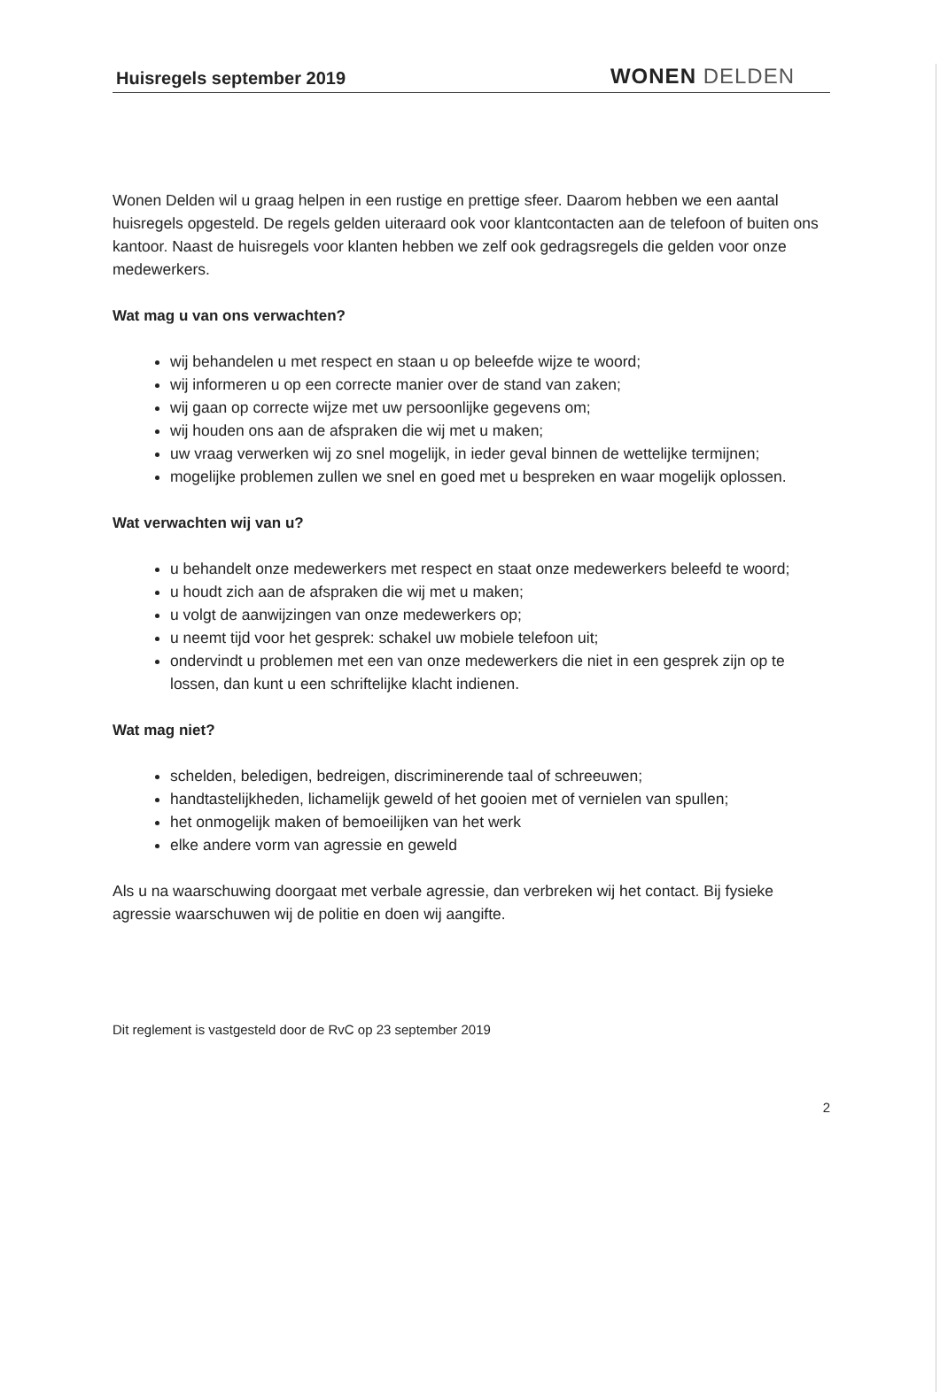Huisregels september 2019
WONEN DELDEN
Wonen Delden wil u graag helpen in een rustige en prettige sfeer. Daarom hebben we een aantal huisregels opgesteld. De regels gelden uiteraard ook voor klantcontacten aan de telefoon of buiten ons kantoor. Naast de huisregels voor klanten hebben we zelf ook gedragsregels die gelden voor onze medewerkers.
Wat mag u van ons verwachten?
wij behandelen u met respect en staan u op beleefde wijze te woord;
wij informeren u op een correcte manier over de stand van zaken;
wij gaan op correcte wijze met uw persoonlijke gegevens om;
wij houden ons aan de afspraken die wij met u maken;
uw vraag verwerken wij zo snel mogelijk, in ieder geval binnen de wettelijke termijnen;
mogelijke problemen zullen we snel en goed met u bespreken en waar mogelijk oplossen.
Wat verwachten wij van u?
u behandelt onze medewerkers met respect en staat onze medewerkers beleefd te woord;
u houdt zich aan de afspraken die wij met u maken;
u volgt de aanwijzingen van onze medewerkers op;
u neemt tijd voor het gesprek: schakel uw mobiele telefoon uit;
ondervindt u problemen met een van onze medewerkers die niet in een gesprek zijn op te lossen, dan kunt u een schriftelijke klacht indienen.
Wat mag niet?
schelden, beledigen, bedreigen, discriminerende taal of schreeuwen;
handtastelijkheden, lichamelijk geweld of het gooien met of vernielen van spullen;
het onmogelijk maken of bemoeilijken van het werk
elke andere vorm van agressie en geweld
Als u na waarschuwing doorgaat met verbale agressie, dan verbreken wij het contact. Bij fysieke agressie waarschuwen wij de politie en doen wij aangifte.
Dit reglement is vastgesteld door de RvC op 23 september 2019
2